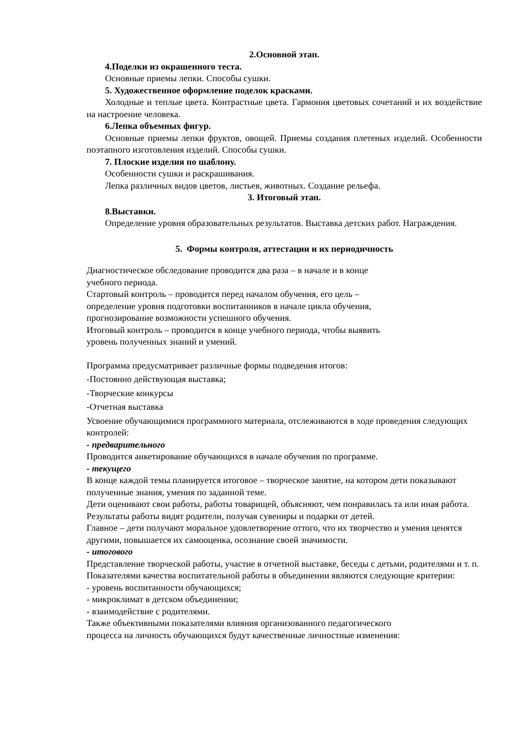2.Основной этап.
4.Поделки из окрашенного теста.
Основные приемы лепки. Способы сушки.
5. Художественное оформление поделок красками.
Холодные и теплые цвета. Контрастные цвета. Гармония цветовых сочетаний и их воздействие на настроение человека.
6.Лепка объемных фигур.
Основные приемы лепки фруктов, овощей. Приемы создания плетеных изделий. Особенности поэтапного изготовления изделий. Способы сушки.
7. Плоские изделия по шаблону.
Особенности сушки и раскрашивания.
Лепка различных видов цветов, листьев, животных. Создание рельефа.
3. Итоговый этап.
8.Выставки.
Определение уровня образовательных результатов. Выставка детских работ. Награждения.
5. Формы контроля, аттестации и их периодичность
Диагностическое обследование проводится два раза – в начале и в конце
учебного периода.
Стартовый контроль – проводится перед началом обучения, его цель –
определение уровня подготовки воспитанников в начале цикла обучения,
прогнозирование возможности успешного обучения.
Итоговый контроль – проводится в конце учебного периода, чтобы выявить
уровень полученных знаний и умений.
Программа предусматривает различные формы подведения итогов:
-Постоянно действующая выставка;
-Творческие конкурсы
-Отчетная выставка
Усвоение обучающимися программного материала, отслеживаются в ходе проведения следующих контролей:
- предварительного
Проводится анкетирование обучающихся в начале обучения по программе.
- текущего
В конце каждой темы планируется итоговое – творческое занятие, на котором дети показывают полученные знания, умения по заданной теме.
Дети оценивают свои работы, работы товарищей, объясняют, чем понравилась та или иная работа. Результаты работы видят родители, получая сувениры и подарки от детей.
Главное – дети получают моральное удовлетворение оттого, что их творчество и умения ценятся другими, повышается их самооценка, осознание своей значимости.
- итогового
Представление творческой работы, участие в отчетной выставке, беседы с детьми, родителями и т. п.
Показателями качества воспитательной работы в объединении являются следующие критерии:
- уровень воспитанности обучающихся;
- микроклимат в детском объединении;
- взаимодействие с родителями.
Также объективными показателями влияния организованного педагогического
процесса на личность обучающихся будут качественные личностные изменения: